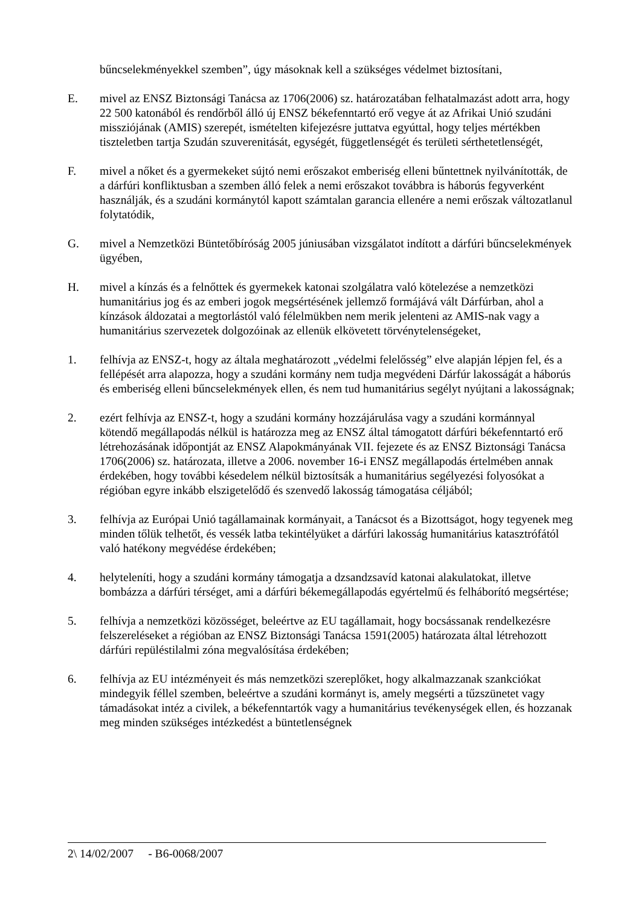bűncselekményekkel szemben”, úgy másoknak kell a szükséges védelmet biztosítani,
E. mivel az ENSZ Biztonsági Tanácsa az 1706(2006) sz. határozatában felhatalmazást adott arra, hogy 22 500 katonából és rendőrből álló új ENSZ békefenntartó erő vegye át az Afrikai Unió szudáni missziójának (AMIS) szerepét, ismételten kifejezésre juttatva egyúttal, hogy teljes mértékben tiszteletben tartja Szudán szuverenitását, egységét, függetlenségét és területi sérthetetlenségét,
F. mivel a nőket és a gyermekeket sújtó nemi erőszakot emberiség elleni bűntettnek nyilvánították, de a dárfúri konfliktusban a szemben álló felek a nemi erőszakot továbbra is háborús fegyverként használják, és a szudáni kormánytól kapott számtalan garancia ellenére a nemi erőszak változatlanul folytatódik,
G. mivel a Nemzetközi Büntetőbíróság 2005 júniusában vizsgálatot indított a dárfúri bűncselekmények ügyében,
H. mivel a kínzás és a felnőttek és gyermekek katonai szolgálatra való kötelezése a nemzetközi humanitárius jog és az emberi jogok megsértésének jellemző formájává vált Dárfúrban, ahol a kínzások áldozatai a megtorlástól való félelmükben nem merik jelenteni az AMIS-nak vagy a humanitárius szervezetek dolgozóinak az ellenük elkövetett törvénytelenségeket,
1. felhívja az ENSZ-t, hogy az általa meghatározott „védelmi felelősség” elve alapján lépjen fel, és a fellépését arra alapozza, hogy a szudáni kormány nem tudja megvédeni Dárfúr lakosságát a háborús és emberiség elleni bűncselekmények ellen, és nem tud humanitárius segélyt nyújtani a lakosságnak;
2. ezért felhívja az ENSZ-t, hogy a szudáni kormány hozzájárulása vagy a szudáni kormánnyal kötendő megállapodás nélkül is határozza meg az ENSZ által támogatott dárfúri békefenntartó erő létrehozásának időpontját az ENSZ Alapokmányának VII. fejezete és az ENSZ Biztonsági Tanácsa 1706(2006) sz. határozata, illetve a 2006. november 16-i ENSZ megállapodás értelmében annak érdekében, hogy további késedelem nélkül biztosítsák a humanitárius segélyezési folyosókat a régióban egyre inkább elszigetelődő és szenvedő lakosság támogatása céljából;
3. felhívja az Európai Unió tagállamainak kormányait, a Tanácsot és a Bizottságot, hogy tegyenek meg minden tőlük telhetőt, és vessék latba tekintélyüket a dárfúri lakosság humanitárius katasztrófától való hatékony megvédése érdekében;
4. helyteleníti, hogy a szudáni kormány támogatja a dzsandzsavíd katonai alakulatokat, illetve bombázza a dárfúri térséget, ami a dárfúri békemegállapodás egyértelmű és felháborító megsértése;
5. felhívja a nemzetközi közösséget, beleértve az EU tagállamait, hogy bocsássanak rendelkezésre felszereléseket a régióban az ENSZ Biztonsági Tanácsa 1591(2005) határozata által létrehozott dárfúri repüléstilalmi zóna megvalósítása érdekében;
6. felhívja az EU intézményeit és más nemzetközi szereplőket, hogy alkalmazzanak szankciókat mindegyik féllel szemben, beleértve a szudáni kormányt is, amely megsérti a tűzszünetet vagy támadásokat intéz a civilek, a békefenntartók vagy a humanitárius tevékenységek ellen, és hozzanak meg minden szükséges intézkedést a büntetlenségnek
2\ 14/02/2007 - B6-0068/2007